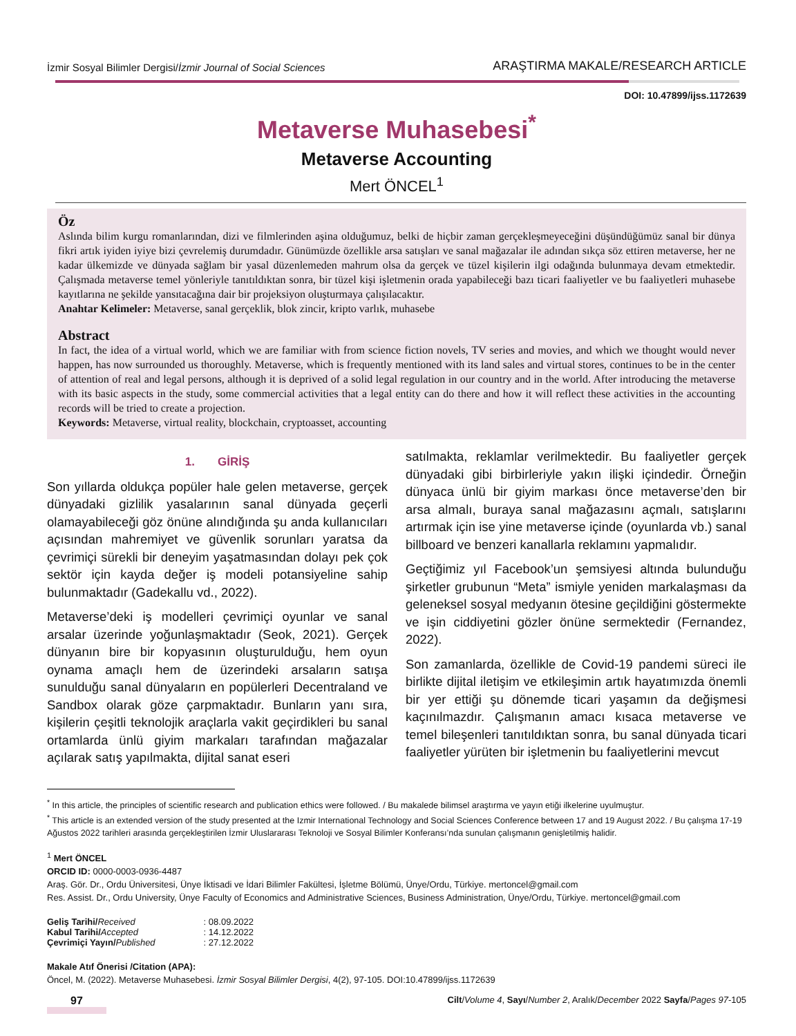İzmir Sosyal Bilimler Dergisi/İzmir Journal of Social Sciences ARAŞTIRMA MAKALE/RESEARCH ARTICLE
DOI: 10.47899/ijss.1172639
Metaverse Muhasebesi<sup>*</sup>
Metaverse Accounting
Mert ÖNCEL<sup>1</sup>
Öz
Aslında bilim kurgu romanlarından, dizi ve filmlerinden aşina olduğumuz, belki de hiçbir zaman gerçekleşmeyeceğini düşündüğümüz sanal bir dünya fikri artık iyiden iyiye bizi çevrelemiş durumdadır. Günümüzde özellikle arsa satışları ve sanal mağazalar ile adından sıkça söz ettiren metaverse, her ne kadar ülkemizde ve dünyada sağlam bir yasal düzenlemeden mahrum olsa da gerçek ve tüzel kişilerin ilgi odağında bulunmaya devam etmektedir. Çalışmada metaverse temel yönleriyle tanıtıldıktan sonra, bir tüzel kişi işletmenin orada yapabileceği bazı ticari faaliyetler ve bu faaliyetleri muhasebe kayıtlarına ne şekilde yansıtacağına dair bir projeksiyon oluşturmaya çalışılacaktır.
Anahtar Kelimeler: Metaverse, sanal gerçeklik, blok zincir, kripto varlık, muhasebe
Abstract
In fact, the idea of a virtual world, which we are familiar with from science fiction novels, TV series and movies, and which we thought would never happen, has now surrounded us thoroughly. Metaverse, which is frequently mentioned with its land sales and virtual stores, continues to be in the center of attention of real and legal persons, although it is deprived of a solid legal regulation in our country and in the world. After introducing the metaverse with its basic aspects in the study, some commercial activities that a legal entity can do there and how it will reflect these activities in the accounting records will be tried to create a projection.
Keywords: Metaverse, virtual reality, blockchain, cryptoasset, accounting
1. GİRİŞ
Son yıllarda oldukça popüler hale gelen metaverse, gerçek dünyadaki gizlilik yasalarının sanal dünyada geçerli olamayabileceği göz önüne alındığında şu anda kullanıcıları açısından mahremiyet ve güvenlik sorunları yaratsa da çevrimiçi sürekli bir deneyim yaşatmasından dolayı pek çok sektör için kayda değer iş modeli potansiyeline sahip bulunmaktadır (Gadekallu vd., 2022).
Metaverse’deki iş modelleri çevrimiçi oyunlar ve sanal arsalar üzerinde yoğunlaşmaktadır (Seok, 2021). Gerçek dünyanın bire bir kopyasının oluşturulduğu, hem oyun oynama amaçlı hem de üzerindeki arsaların satışa sunulduğu sanal dünyaların en popülerleri Decentraland ve Sandbox olarak göze çarpmaktadır. Bunların yanı sıra, kişilerin çeşitli teknolojik araçlarla vakit geçirdikleri bu sanal ortamlarda ünlü giyim markaları tarafından mağazalar açılarak satış yapılmakta, dijital sanat eseri
satılmakta, reklamlar verilmektedir. Bu faaliyetler gerçek dünyadaki gibi birbirleriyle yakın ilişki içindedir. Örneğin dünyaca ünlü bir giyim markası önce metaverse’den bir arsa almalı, buraya sanal mağazasını açmalı, satışlarını artırmak için ise yine metaverse içinde (oyunlarda vb.) sanal billboard ve benzeri kanallarla reklamını yapmalıdır.
Geçtiğimiz yıl Facebook’un şemsiyesi altında bulunduğu şirketler grubunun “Meta” ismiyle yeniden markalaşması da geleneksel sosyal medyanın ötesine geçildiğini göstermekte ve işin ciddiyetini gözler önüne sermektedir (Fernandez, 2022).
Son zamanlarda, özellikle de Covid-19 pandemi süreci ile birlikte dijital iletişim ve etkileşimin artık hayatımızda önemli bir yer ettiği şu dönemde ticari yaşamın da değişmesi kaçınılmazdır. Çalışmanın amacı kısaca metaverse ve temel bileşenleri tanıtıldıktan sonra, bu sanal dünyada ticari faaliyetler yürüten bir işletmenin bu faaliyetlerini mevcut
<sup>*</sup> In this article, the principles of scientific research and publication ethics were followed. / Bu makalede bilimsel araştırma ve yayın etiği ilkelerine uyulmuştur.
<sup>*</sup> This article is an extended version of the study presented at the Izmir International Technology and Social Sciences Conference between 17 and 19 August 2022. / Bu çalışma 17-19 Ağustos 2022 tarihleri arasında gerçekleştirilen İzmir Uluslararası Teknoloji ve Sosyal Bilimler Konferansı’nda sunulan çalışmanın genişletilmiş halidir.
<sup>1</sup> Mert ÖNCEL
ORCID ID: 0000-0003-0936-4487
Araş. Gör. Dr., Ordu Üniversitesi, Ünye İktisadi ve İdari Bilimler Fakültesi, İşletme Bölümü, Ünye/Ordu, Türkiye. mertoncel@gmail.com
Res. Assist. Dr., Ordu University, Ünye Faculty of Economics and Administrative Sciences, Business Administration, Ünye/Ordu, Türkiye. mertoncel@gmail.com
| Geliş Tarihi/ Received | : 08.09.2022 |
| Kabul Tarihi/ Accepted | : 14.12.2022 |
| Çevrimiçi Yayın/ Published | : 27.12.2022 |
Makale Atıf Önerisi /Citation (APA):
Öncel, M. (2022). Metaverse Muhasebesi. İzmir Sosyal Bilimler Dergisi, 4(2), 97-105. DOI:10.47899/ijss.1172639
97 Cilt/Volume 4, Sayı/Number 2, Aralık/December 2022 Sayfa/Pages 97-105